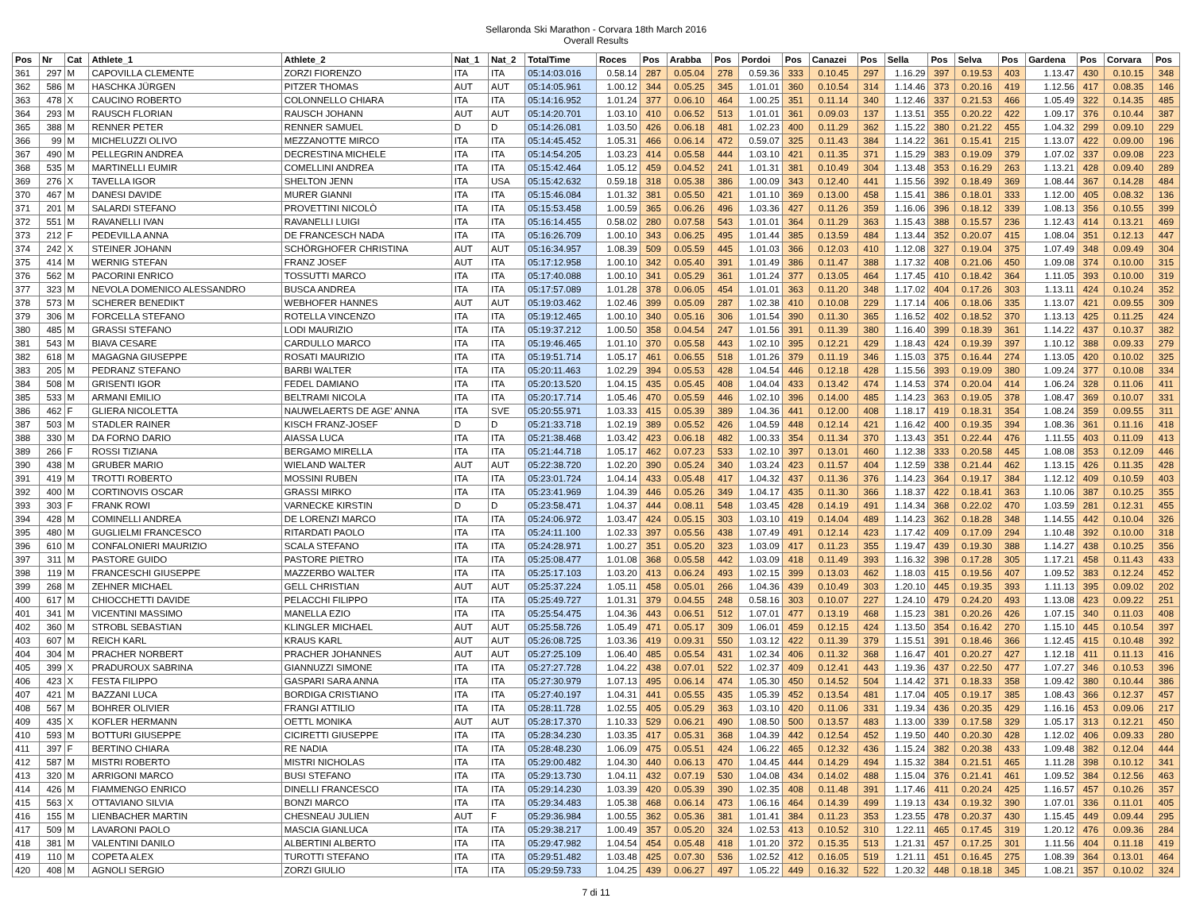Sellaronda Ski Marathon - Corvara 18th March 2016
Overall Results
| Pos | Nr | Cat | Athlete_1 | Athlete_2 | Nat_1 | Nat_2 | TotalTime | Roces | Pos | Arabba | Pos | Pordoi | Pos | Canazei | Pos | Sella | Pos | Selva | Pos | Gardena | Pos | Corvara | Pos |
| --- | --- | --- | --- | --- | --- | --- | --- | --- | --- | --- | --- | --- | --- | --- | --- | --- | --- | --- | --- | --- | --- | --- | --- |
| 361 | 297 | M | CAPOVILLA CLEMENTE | ZORZI FIORENZO | ITA | ITA | 05:14:03.016 | 0.58.14 | 287 | 0.05.04 | 278 | 0.59.36 | 333 | 0.10.45 | 297 | 1.16.29 | 397 | 0.19.53 | 403 | 1.13.47 | 430 | 0.10.15 | 348 |
| 362 | 586 | M | HASCHKA JÜRGEN | PITZER THOMAS | AUT | AUT | 05:14:05.961 | 1.00.12 | 344 | 0.05.25 | 345 | 1.01.01 | 360 | 0.10.54 | 314 | 1.14.46 | 373 | 0.20.16 | 419 | 1.12.56 | 417 | 0.08.35 | 146 |
| 363 | 478 | X | CAUCINO ROBERTO | COLONNELLO CHIARA | ITA | ITA | 05:14:16.952 | 1.01.24 | 377 | 0.06.10 | 464 | 1.00.25 | 351 | 0.11.14 | 340 | 1.12.46 | 337 | 0.21.53 | 466 | 1.05.49 | 322 | 0.14.35 | 485 |
| 364 | 293 | M | RAUSCH FLORIAN | RAUSCH JOHANN | AUT | AUT | 05:14:20.701 | 1.03.10 | 410 | 0.06.52 | 513 | 1.01.01 | 361 | 0.09.03 | 137 | 1.13.51 | 355 | 0.20.22 | 422 | 1.09.17 | 376 | 0.10.44 | 387 |
| 365 | 388 | M | RENNER PETER | RENNER SAMUEL | D | D | 05:14:26.081 | 1.03.50 | 426 | 0.06.18 | 481 | 1.02.23 | 400 | 0.11.29 | 362 | 1.15.22 | 380 | 0.21.22 | 455 | 1.04.32 | 299 | 0.09.10 | 229 |
| 366 | 99 | M | MICHELUZZI OLIVO | MEZZANOTTE MIRCO | ITA | ITA | 05:14:45.452 | 1.05.31 | 466 | 0.06.14 | 472 | 0.59.07 | 325 | 0.11.43 | 384 | 1.14.22 | 361 | 0.15.41 | 215 | 1.13.07 | 422 | 0.09.00 | 196 |
| 367 | 490 | M | PELLEGRIN ANDREA | DECRESTINA MICHELE | ITA | ITA | 05:14:54.205 | 1.03.23 | 414 | 0.05.58 | 444 | 1.03.10 | 421 | 0.11.35 | 371 | 1.15.29 | 383 | 0.19.09 | 379 | 1.07.02 | 337 | 0.09.08 | 223 |
| 368 | 535 | M | MARTINELLI EUMIR | COMELLINI ANDREA | ITA | ITA | 05:15:42.464 | 1.05.12 | 459 | 0.04.52 | 241 | 1.01.31 | 381 | 0.10.49 | 304 | 1.13.48 | 353 | 0.16.29 | 263 | 1.13.21 | 428 | 0.09.40 | 289 |
| 369 | 276 | X | TAVELLA IGOR | SHELTON JENN | ITA | USA | 05:15:42.632 | 0.59.18 | 318 | 0.05.38 | 386 | 1.00.09 | 343 | 0.12.40 | 441 | 1.15.56 | 392 | 0.18.49 | 369 | 1.08.44 | 367 | 0.14.28 | 484 |
| 370 | 467 | M | DANESI DAVIDE | MURER GIANNI | ITA | ITA | 05:15:46.084 | 1.01.32 | 381 | 0.05.50 | 421 | 1.01.10 | 369 | 0.13.00 | 458 | 1.15.41 | 386 | 0.18.01 | 333 | 1.12.00 | 405 | 0.08.32 | 136 |
| 371 | 201 | M | SALARDI STEFANO | PROVETTINI NICOLÒ | ITA | ITA | 05:15:53.458 | 1.00.59 | 365 | 0.06.26 | 496 | 1.03.36 | 427 | 0.11.26 | 359 | 1.16.06 | 396 | 0.18.12 | 339 | 1.08.13 | 356 | 0.10.55 | 399 |
| 372 | 551 | M | RAVANELLI IVAN | RAVANELLI LUIGI | ITA | ITA | 05:16:14.455 | 0.58.02 | 280 | 0.07.58 | 543 | 1.01.01 | 364 | 0.11.29 | 363 | 1.15.43 | 388 | 0.15.57 | 236 | 1.12.43 | 414 | 0.13.21 | 469 |
| 373 | 212 | F | PEDEVILLA ANNA | DE FRANCESCH NADA | ITA | ITA | 05:16:26.709 | 1.00.10 | 343 | 0.06.25 | 495 | 1.01.44 | 385 | 0.13.59 | 484 | 1.13.44 | 352 | 0.20.07 | 415 | 1.08.04 | 351 | 0.12.13 | 447 |
| 374 | 242 | X | STEINER JOHANN | SCHÖRGHOFER CHRISTINA | AUT | AUT | 05:16:34.957 | 1.08.39 | 509 | 0.05.59 | 445 | 1.01.03 | 366 | 0.12.03 | 410 | 1.12.08 | 327 | 0.19.04 | 375 | 1.07.49 | 348 | 0.09.49 | 304 |
| 375 | 414 | M | WERNIG STEFAN | FRANZ JOSEF | AUT | ITA | 05:17:12.958 | 1.00.10 | 342 | 0.05.40 | 391 | 1.01.49 | 386 | 0.11.47 | 388 | 1.17.32 | 408 | 0.21.06 | 450 | 1.09.08 | 374 | 0.10.00 | 315 |
| 376 | 562 | M | PACORINI ENRICO | TOSSUTTI MARCO | ITA | ITA | 05:17:40.088 | 1.00.10 | 341 | 0.05.29 | 361 | 1.01.24 | 377 | 0.13.05 | 464 | 1.17.45 | 410 | 0.18.42 | 364 | 1.11.05 | 393 | 0.10.00 | 319 |
| 377 | 323 | M | NEVOLA DOMENICO ALESSANDRO | BUSCA ANDREA | ITA | ITA | 05:17:57.089 | 1.01.28 | 378 | 0.06.05 | 454 | 1.01.01 | 363 | 0.11.20 | 348 | 1.17.02 | 404 | 0.17.26 | 303 | 1.13.11 | 424 | 0.10.24 | 352 |
| 378 | 573 | M | SCHERER BENEDIKT | WEBHOFER HANNES | AUT | AUT | 05:19:03.462 | 1.02.46 | 399 | 0.05.09 | 287 | 1.02.38 | 410 | 0.10.08 | 229 | 1.17.14 | 406 | 0.18.06 | 335 | 1.13.07 | 421 | 0.09.55 | 309 |
| 379 | 306 | M | FORCELLA STEFANO | ROTELLA VINCENZO | ITA | ITA | 05:19:12.465 | 1.00.10 | 340 | 0.05.16 | 306 | 1.01.54 | 390 | 0.11.30 | 365 | 1.16.52 | 402 | 0.18.52 | 370 | 1.13.13 | 425 | 0.11.25 | 424 |
| 380 | 485 | M | GRASSI STEFANO | LODI MAURIZIO | ITA | ITA | 05:19:37.212 | 1.00.50 | 358 | 0.04.54 | 247 | 1.01.56 | 391 | 0.11.39 | 380 | 1.16.40 | 399 | 0.18.39 | 361 | 1.14.22 | 437 | 0.10.37 | 382 |
| 381 | 543 | M | BIAVA CESARE | CARDULLO MARCO | ITA | ITA | 05:19:46.465 | 1.01.10 | 370 | 0.05.58 | 443 | 1.02.10 | 395 | 0.12.21 | 429 | 1.18.43 | 424 | 0.19.39 | 397 | 1.10.12 | 388 | 0.09.33 | 279 |
| 382 | 618 | M | MAGAGNA GIUSEPPE | ROSATI MAURIZIO | ITA | ITA | 05:19:51.714 | 1.05.17 | 461 | 0.06.55 | 518 | 1.01.26 | 379 | 0.11.19 | 346 | 1.15.03 | 375 | 0.16.44 | 274 | 1.13.05 | 420 | 0.10.02 | 325 |
| 383 | 205 | M | PEDRANZ STEFANO | BARBI WALTER | ITA | ITA | 05:20:11.463 | 1.02.29 | 394 | 0.05.53 | 428 | 1.04.54 | 446 | 0.12.18 | 428 | 1.15.56 | 393 | 0.19.09 | 380 | 1.09.24 | 377 | 0.10.08 | 334 |
| 384 | 508 | M | GRISENTI IGOR | FEDEL DAMIANO | ITA | ITA | 05:20:13.520 | 1.04.15 | 435 | 0.05.45 | 408 | 1.04.04 | 433 | 0.13.42 | 474 | 1.14.53 | 374 | 0.20.04 | 414 | 1.06.24 | 328 | 0.11.06 | 411 |
| 385 | 533 | M | ARMANI EMILIO | BELTRAMI NICOLA | ITA | ITA | 05:20:17.714 | 1.05.46 | 470 | 0.05.59 | 446 | 1.02.10 | 396 | 0.14.00 | 485 | 1.14.23 | 363 | 0.19.05 | 378 | 1.08.47 | 369 | 0.10.07 | 331 |
| 386 | 462 | F | GLIERA NICOLETTA | NAUWELAERTS DE AGE' ANNA | ITA | SVE | 05:20:55.971 | 1.03.33 | 415 | 0.05.39 | 389 | 1.04.36 | 441 | 0.12.00 | 408 | 1.18.17 | 419 | 0.18.31 | 354 | 1.08.24 | 359 | 0.09.55 | 311 |
| 387 | 503 | M | STADLER RAINER | KISCH FRANZ-JOSEF | D | D | 05:21:33.718 | 1.02.19 | 389 | 0.05.52 | 426 | 1.04.59 | 448 | 0.12.14 | 421 | 1.16.42 | 400 | 0.19.35 | 394 | 1.08.36 | 361 | 0.11.16 | 418 |
| 388 | 330 | M | DA FORNO DARIO | AIASSA LUCA | ITA | ITA | 05:21:38.468 | 1.03.42 | 423 | 0.06.18 | 482 | 1.00.33 | 354 | 0.11.34 | 370 | 1.13.43 | 351 | 0.22.44 | 476 | 1.11.55 | 403 | 0.11.09 | 413 |
| 389 | 266 | F | ROSSI TIZIANA | BERGAMO MIRELLA | ITA | ITA | 05:21:44.718 | 1.05.17 | 462 | 0.07.23 | 533 | 1.02.10 | 397 | 0.13.01 | 460 | 1.12.38 | 333 | 0.20.58 | 445 | 1.08.08 | 353 | 0.12.09 | 446 |
| 390 | 438 | M | GRUBER MARIO | WIELAND WALTER | AUT | AUT | 05:22:38.720 | 1.02.20 | 390 | 0.05.24 | 340 | 1.03.24 | 423 | 0.11.57 | 404 | 1.12.59 | 338 | 0.21.44 | 462 | 1.13.15 | 426 | 0.11.35 | 428 |
| 391 | 419 | M | TROTTI ROBERTO | MOSSINI RUBEN | ITA | ITA | 05:23:01.724 | 1.04.14 | 433 | 0.05.48 | 417 | 1.04.32 | 437 | 0.11.36 | 376 | 1.14.23 | 364 | 0.19.17 | 384 | 1.12.12 | 409 | 0.10.59 | 403 |
| 392 | 400 | M | CORTINOVIS OSCAR | GRASSI MIRKO | ITA | ITA | 05:23:41.969 | 1.04.39 | 446 | 0.05.26 | 349 | 1.04.17 | 435 | 0.11.30 | 366 | 1.18.37 | 422 | 0.18.41 | 363 | 1.10.06 | 387 | 0.10.25 | 355 |
| 393 | 303 | F | FRANK ROWI | VARNECKE KIRSTIN | D | D | 05:23:58.471 | 1.04.37 | 444 | 0.08.11 | 548 | 1.03.45 | 428 | 0.14.19 | 491 | 1.14.34 | 368 | 0.22.02 | 470 | 1.03.59 | 281 | 0.12.31 | 455 |
| 394 | 428 | M | COMINELLI ANDREA | DE LORENZI MARCO | ITA | ITA | 05:24:06.972 | 1.03.47 | 424 | 0.05.15 | 303 | 1.03.10 | 419 | 0.14.04 | 489 | 1.14.23 | 362 | 0.18.28 | 348 | 1.14.55 | 442 | 0.10.04 | 326 |
| 395 | 480 | M | GUGLIELMI FRANCESCO | RITARDATI PAOLO | ITA | ITA | 05:24:11.100 | 1.02.33 | 397 | 0.05.56 | 438 | 1.07.49 | 491 | 0.12.14 | 423 | 1.17.42 | 409 | 0.17.09 | 294 | 1.10.48 | 392 | 0.10.00 | 318 |
| 396 | 610 | M | CONFALONIERI MAURIZIO | SCALA STEFANO | ITA | ITA | 05:24:28.971 | 1.00.27 | 351 | 0.05.20 | 323 | 1.03.09 | 417 | 0.11.23 | 355 | 1.19.47 | 439 | 0.19.30 | 388 | 1.14.27 | 438 | 0.10.25 | 356 |
| 397 | 311 | M | PASTORE GUIDO | PASTORE PIETRO | ITA | ITA | 05:25:08.477 | 1.01.08 | 368 | 0.05.58 | 442 | 1.03.09 | 418 | 0.11.49 | 393 | 1.16.32 | 398 | 0.17.28 | 305 | 1.17.21 | 458 | 0.11.43 | 433 |
| 398 | 119 | M | FRANCESCHI GIUSEPPE | MAZZERBO WALTER | ITA | ITA | 05:25:17.103 | 1.03.20 | 413 | 0.06.24 | 493 | 1.02.15 | 399 | 0.13.03 | 462 | 1.18.03 | 415 | 0.19.56 | 407 | 1.09.52 | 383 | 0.12.24 | 452 |
| 399 | 268 | M | ZEHNER MICHAEL | GELL CHRISTIAN | AUT | AUT | 05:25:37.224 | 1.05.11 | 458 | 0.05.01 | 266 | 1.04.36 | 439 | 0.10.49 | 303 | 1.20.10 | 445 | 0.19.35 | 393 | 1.11.13 | 395 | 0.09.02 | 202 |
| 400 | 617 | M | CHIOCCHETTI DAVIDE | PELACCHI FILIPPO | ITA | ITA | 05:25:49.727 | 1.01.31 | 379 | 0.04.55 | 248 | 0.58.16 | 303 | 0.10.07 | 227 | 1.24.10 | 479 | 0.24.20 | 493 | 1.13.08 | 423 | 0.09.22 | 251 |
| 401 | 341 | M | VICENTINI MASSIMO | MANELLA EZIO | ITA | ITA | 05:25:54.475 | 1.04.36 | 443 | 0.06.51 | 512 | 1.07.01 | 477 | 0.13.19 | 468 | 1.15.23 | 381 | 0.20.26 | 426 | 1.07.15 | 340 | 0.11.03 | 408 |
| 402 | 360 | M | STROBL SEBASTIAN | KLINGLER MICHAEL | AUT | AUT | 05:25:58.726 | 1.05.49 | 471 | 0.05.17 | 309 | 1.06.01 | 459 | 0.12.15 | 424 | 1.13.50 | 354 | 0.16.42 | 270 | 1.15.10 | 445 | 0.10.54 | 397 |
| 403 | 607 | M | REICH KARL | KRAUS KARL | AUT | AUT | 05:26:08.725 | 1.03.36 | 419 | 0.09.31 | 550 | 1.03.12 | 422 | 0.11.39 | 379 | 1.15.51 | 391 | 0.18.46 | 366 | 1.12.45 | 415 | 0.10.48 | 392 |
| 404 | 304 | M | PRACHER NORBERT | PRACHER JOHANNES | AUT | AUT | 05:27:25.109 | 1.06.40 | 485 | 0.05.54 | 431 | 1.02.34 | 406 | 0.11.32 | 368 | 1.16.47 | 401 | 0.20.27 | 427 | 1.12.18 | 411 | 0.11.13 | 416 |
| 405 | 399 | X | PRADUROUX SABRINA | GIANNUZZI SIMONE | ITA | ITA | 05:27:27.728 | 1.04.22 | 438 | 0.07.01 | 522 | 1.02.37 | 409 | 0.12.41 | 443 | 1.19.36 | 437 | 0.22.50 | 477 | 1.07.27 | 346 | 0.10.53 | 396 |
| 406 | 423 | X | FESTA FILIPPO | GASPARI SARA ANNA | ITA | ITA | 05:27:30.979 | 1.07.13 | 495 | 0.06.14 | 474 | 1.05.30 | 450 | 0.14.52 | 504 | 1.14.42 | 371 | 0.18.33 | 358 | 1.09.42 | 380 | 0.10.44 | 386 |
| 407 | 421 | M | BAZZANI LUCA | BORDIGA CRISTIANO | ITA | ITA | 05:27:40.197 | 1.04.31 | 441 | 0.05.55 | 435 | 1.05.39 | 452 | 0.13.54 | 481 | 1.17.04 | 405 | 0.19.17 | 385 | 1.08.43 | 366 | 0.12.37 | 457 |
| 408 | 567 | M | BOHRER OLIVIER | FRANGI ATTILIO | ITA | ITA | 05:28:11.728 | 1.02.55 | 405 | 0.05.29 | 363 | 1.03.10 | 420 | 0.11.06 | 331 | 1.19.34 | 436 | 0.20.35 | 429 | 1.16.16 | 453 | 0.09.06 | 217 |
| 409 | 435 | X | KOFLER HERMANN | OETTL MONIKA | AUT | AUT | 05:28:17.370 | 1.10.33 | 529 | 0.06.21 | 490 | 1.08.50 | 500 | 0.13.57 | 483 | 1.13.00 | 339 | 0.17.58 | 329 | 1.05.17 | 313 | 0.12.21 | 450 |
| 410 | 593 | M | BOTTURI GIUSEPPE | CICIRETTI GIUSEPPE | ITA | ITA | 05:28:34.230 | 1.03.35 | 417 | 0.05.31 | 368 | 1.04.39 | 442 | 0.12.54 | 452 | 1.19.50 | 440 | 0.20.30 | 428 | 1.12.02 | 406 | 0.09.33 | 280 |
| 411 | 397 | F | BERTINO CHIARA | RE NADIA | ITA | ITA | 05:28:48.230 | 1.06.09 | 475 | 0.05.51 | 424 | 1.06.22 | 465 | 0.12.32 | 436 | 1.15.24 | 382 | 0.20.38 | 433 | 1.09.48 | 382 | 0.12.04 | 444 |
| 412 | 587 | M | MISTRI ROBERTO | MISTRI NICHOLAS | ITA | ITA | 05:29:00.482 | 1.04.30 | 440 | 0.06.13 | 470 | 1.04.45 | 444 | 0.14.29 | 494 | 1.15.32 | 384 | 0.21.51 | 465 | 1.11.28 | 398 | 0.10.12 | 341 |
| 413 | 320 | M | ARRIGONI MARCO | BUSI STEFANO | ITA | ITA | 05:29:13.730 | 1.04.11 | 432 | 0.07.19 | 530 | 1.04.08 | 434 | 0.14.02 | 488 | 1.15.04 | 376 | 0.21.41 | 461 | 1.09.52 | 384 | 0.12.56 | 463 |
| 414 | 426 | M | FIAMMENGO ENRICO | DINELLI FRANCESCO | ITA | ITA | 05:29:14.230 | 1.03.39 | 420 | 0.05.39 | 390 | 1.02.35 | 408 | 0.11.48 | 391 | 1.17.46 | 411 | 0.20.24 | 425 | 1.16.57 | 457 | 0.10.26 | 357 |
| 415 | 563 | X | OTTAVIANO SILVIA | BONZI MARCO | ITA | ITA | 05:29:34.483 | 1.05.38 | 468 | 0.06.14 | 473 | 1.06.16 | 464 | 0.14.39 | 499 | 1.19.13 | 434 | 0.19.32 | 390 | 1.07.01 | 336 | 0.11.01 | 405 |
| 416 | 155 | M | LIENBACHER MARTIN | CHESNEAU JULIEN | AUT | F | 05:29:36.984 | 1.00.55 | 362 | 0.05.36 | 381 | 1.01.41 | 384 | 0.11.23 | 353 | 1.23.55 | 478 | 0.20.37 | 430 | 1.15.45 | 449 | 0.09.44 | 295 |
| 417 | 509 | M | LAVARONI PAOLO | MASCIA GIANLUCA | ITA | ITA | 05:29:38.217 | 1.00.49 | 357 | 0.05.20 | 324 | 1.02.53 | 413 | 0.10.52 | 310 | 1.22.11 | 465 | 0.17.45 | 319 | 1.20.12 | 476 | 0.09.36 | 284 |
| 418 | 381 | M | VALENTINI DANILO | ALBERTINI ALBERTO | ITA | ITA | 05:29:47.982 | 1.04.54 | 454 | 0.05.48 | 418 | 1.01.20 | 372 | 0.15.35 | 513 | 1.21.31 | 457 | 0.17.25 | 301 | 1.11.56 | 404 | 0.11.18 | 419 |
| 419 | 110 | M | COPETA ALEX | TUROTTI STEFANO | ITA | ITA | 05:29:51.482 | 1.03.48 | 425 | 0.07.30 | 536 | 1.02.52 | 412 | 0.16.05 | 519 | 1.21.11 | 451 | 0.16.45 | 275 | 1.08.39 | 364 | 0.13.01 | 464 |
| 420 | 408 | M | AGNOLI SERGIO | ZORZI GIULIO | ITA | ITA | 05:29:59.733 | 1.04.25 | 439 | 0.06.27 | 497 | 1.05.22 | 449 | 0.16.32 | 522 | 1.20.32 | 448 | 0.18.18 | 345 | 1.08.21 | 357 | 0.10.02 | 324 |
7 di 11